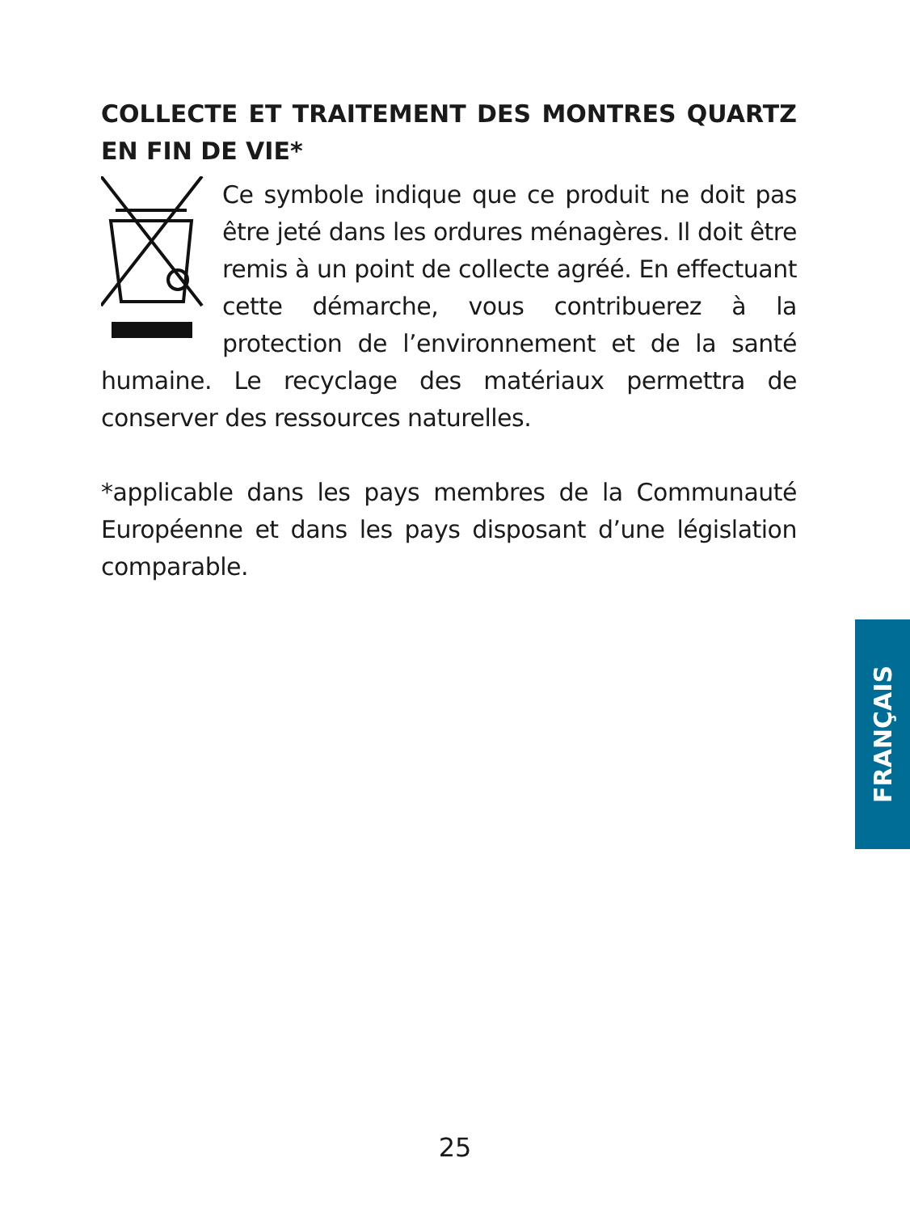COLLECTE ET TRAITEMENT DES MONTRES QUARTZ EN FIN DE VIE*
Ce symbole indique que ce produit ne doit pas être jeté dans les ordures ménagères. Il doit être remis à un point de collecte agréé. En effectuant cette démarche, vous contribuerez à la protection de l’environnement et de la santé humaine. Le recyclage des matériaux permettra de conserver des ressources naturelles.
*applicable dans les pays membres de la Communauté Européenne et dans les pays disposant d’une législation comparable.
FRANÇAIS
25